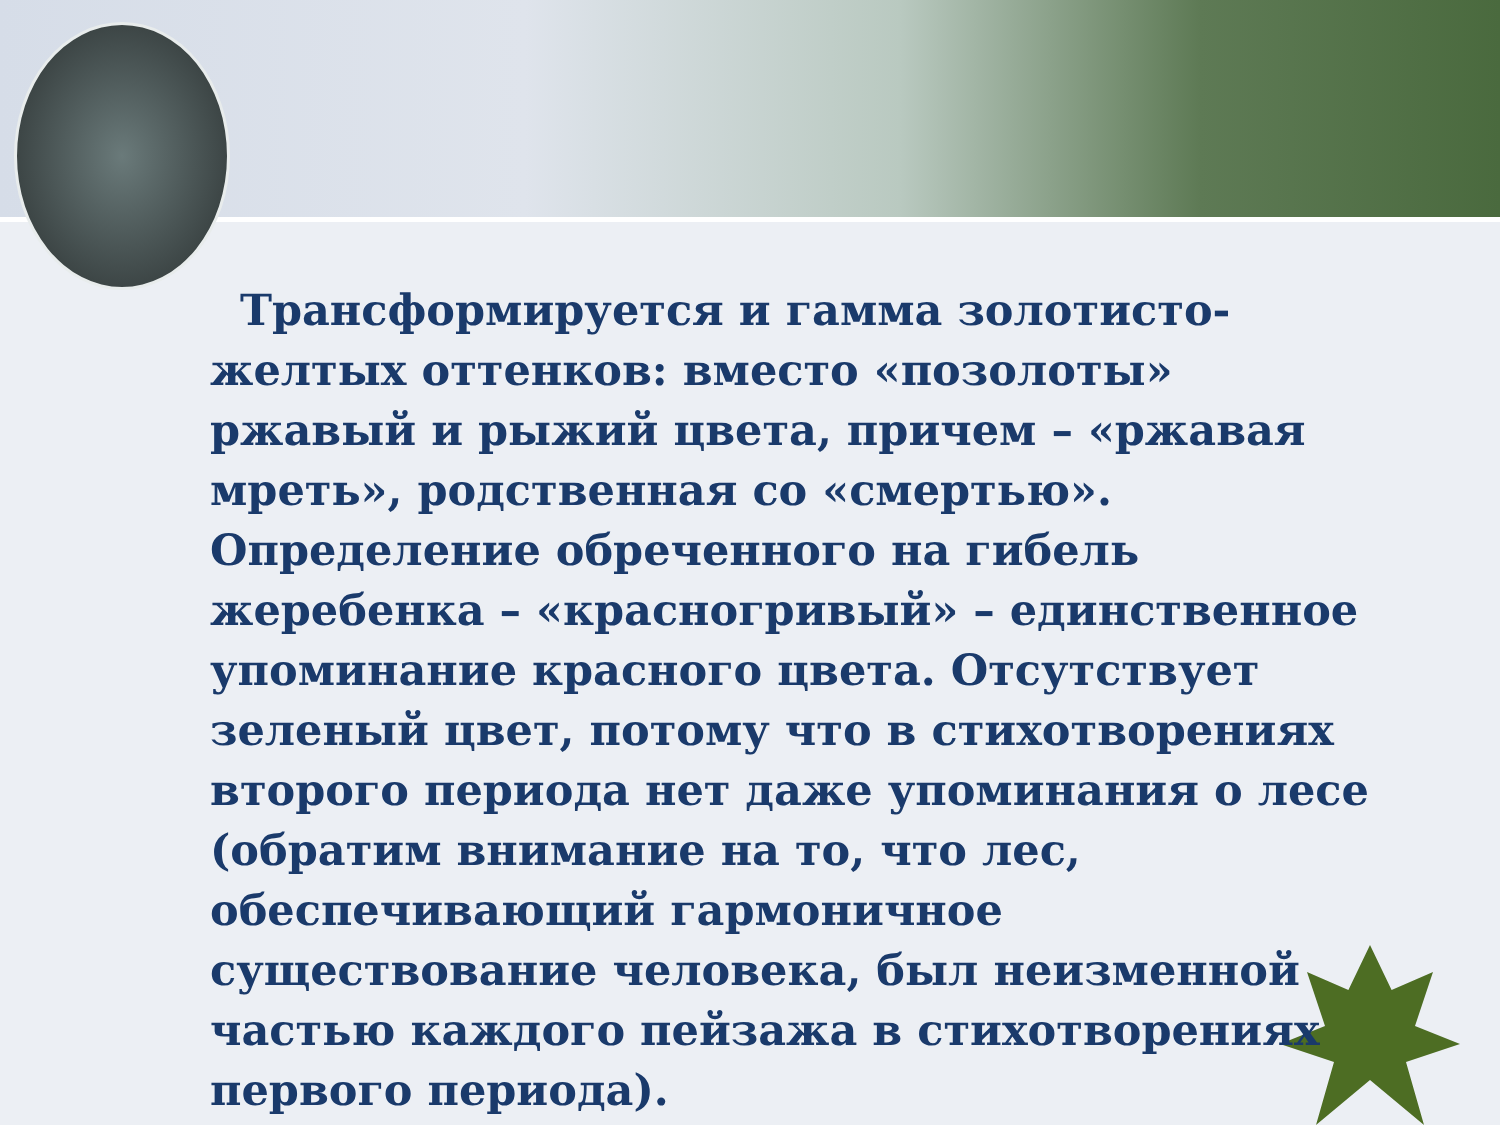Трансформируется и гамма золотисто-желтых оттенков: вместо «позолоты» ржавый и рыжий цвета, причем – «ржавая мреть», родственная со «смертью». Определение обреченного на гибель жеребенка – «красногривый» – единственное упоминание красного цвета. Отсутствует зеленый цвет, потому что в стихотворениях второго периода нет даже упоминания о лесе (обратим внимание на то, что лес, обеспечивающий гармоничное существование человека, был неизменной частью каждого пейзажа в стихотворениях первого периода).